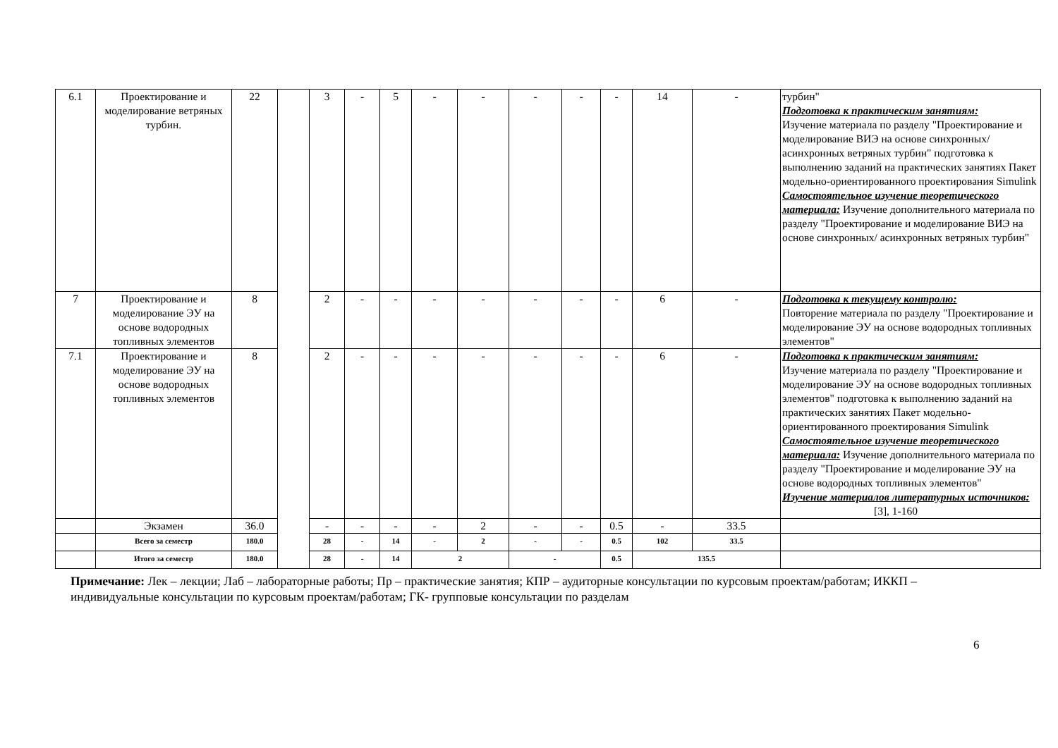| 6.1 | Проектирование и моделирование ветряных турбин. | 22 | | 3 | - | 5 | - | - | - | - | - | 14 | - | турбин" Подготовка к практическим занятиям: Изучение материала по разделу "Проектирование и моделирование ВИЭ на основе синхронных/ асинхронных ветряных турбин" подготовка к выполнению заданий на практических занятиях Пакет модельно-ориентированного проектирования Simulink Самостоятельное изучение теоретического материала: Изучение дополнительного материала по разделу "Проектирование и моделирование ВИЭ на основе синхронных/ асинхронных ветряных турбин" |
| 7 | Проектирование и моделирование ЭУ на основе водородных топливных элементов | 8 | | 2 | - | - | - | - | - | - | - | 6 | - | Подготовка к текущему контролю: Повторение материала по разделу "Проектирование и моделирование ЭУ на основе водородных топливных элементов" |
| 7.1 | Проектирование и моделирование ЭУ на основе водородных топливных элементов | 8 | | 2 | - | - | - | - | - | - | - | 6 | - | Подготовка к практическим занятиям: Изучение материала по разделу "Проектирование и моделирование ЭУ на основе водородных топливных элементов" подготовка к выполнению заданий на практических занятиях Пакет модельно-ориентированного проектирования Simulink Самостоятельное изучение теоретического материала: Изучение дополнительного материала по разделу "Проектирование и моделирование ЭУ на основе водородных топливных элементов" Изучение материалов литературных источников: [3], 1-160 |
| | Экзамен | 36.0 | | - | - | - | - | 2 | - | - | 0.5 | - | 33.5 | |
| | Всего за семестр | 180.0 | | 28 | - | 14 | - | 2 | - | - | 0.5 | 102 | 33.5 | |
| | Итого за семестр | 180.0 | | 28 | - | 14 | 2 | | - | | 0.5 | 135.5 | | |
Примечание: Лек – лекции; Лаб – лабораторные работы; Пр – практические занятия; КПР – аудиторные консультации по курсовым проектам/работам; ИККП – индивидуальные консультации по курсовым проектам/работам; ГК- групповые консультации по разделам
6